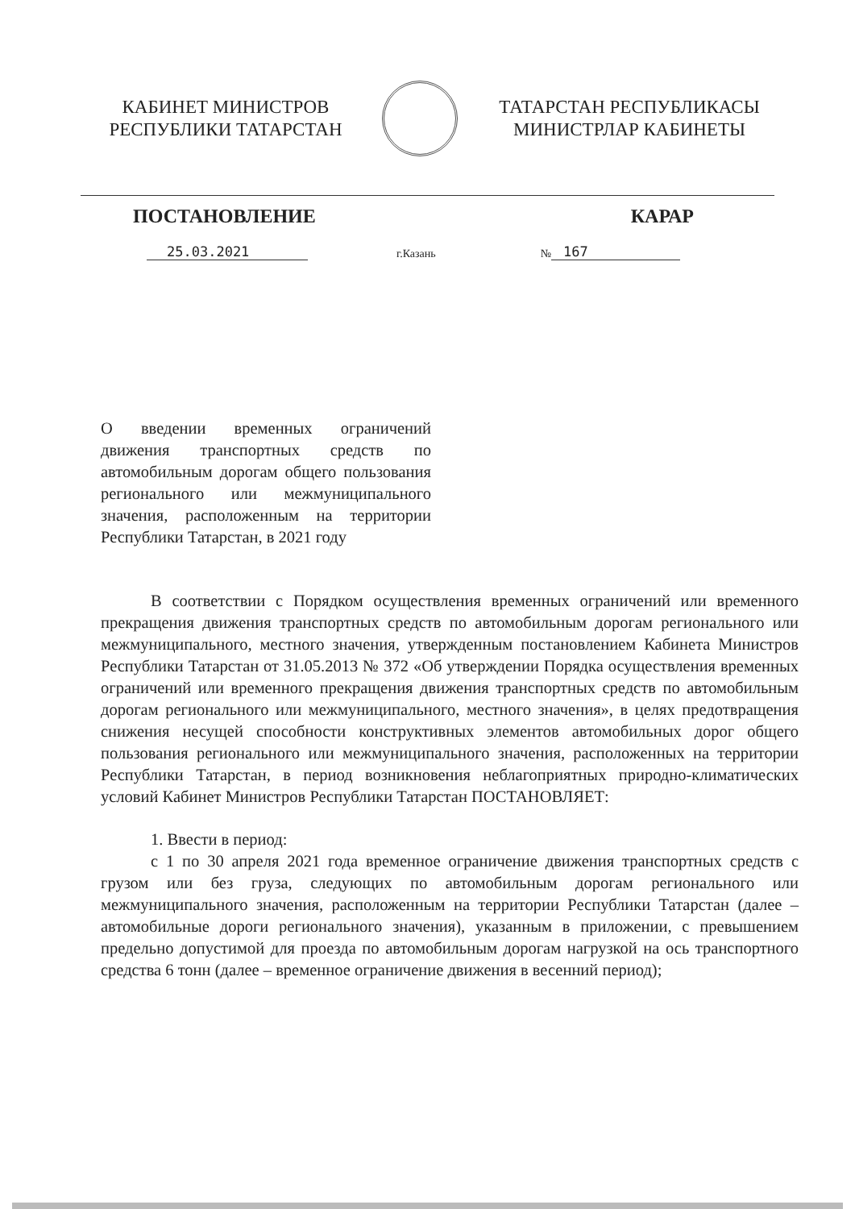КАБИНЕТ МИНИСТРОВ
РЕСПУБЛИКИ ТАТАРСТАН
ТАТАРСТАН РЕСПУБЛИКАСЫ
МИНИСТРЛАР КАБИНЕТЫ
ПОСТАНОВЛЕНИЕ КАРАР
25.03.2021 г.Казань № 167
О введении временных ограничений движения транспортных средств по автомобильным дорогам общего пользования регионального или межмуниципального значения, расположенным на территории Республики Татарстан, в 2021 году
В соответствии с Порядком осуществления временных ограничений или временного прекращения движения транспортных средств по автомобильным дорогам регионального или межмуниципального, местного значения, утвержденным постановлением Кабинета Министров Республики Татарстан от 31.05.2013 № 372 «Об утверждении Порядка осуществления временных ограничений или временного прекращения движения транспортных средств по автомобильным дорогам регионального или межмуниципального, местного значения», в целях предотвращения снижения несущей способности конструктивных элементов автомобильных дорог общего пользования регионального или межмуниципального значения, расположенных на территории Республики Татарстан, в период возникновения неблагоприятных природно-климатических условий Кабинет Министров Республики Татарстан ПОСТАНОВЛЯЕТ:
1. Ввести в период:
с 1 по 30 апреля 2021 года временное ограничение движения транспортных средств с грузом или без груза, следующих по автомобильным дорогам регионального или межмуниципального значения, расположенным на территории Республики Татарстан (далее – автомобильные дороги регионального значения), указанным в приложении, с превышением предельно допустимой для проезда по автомобильным дорогам нагрузкой на ось транспортного средства 6 тонн (далее – временное ограничение движения в весенний период);